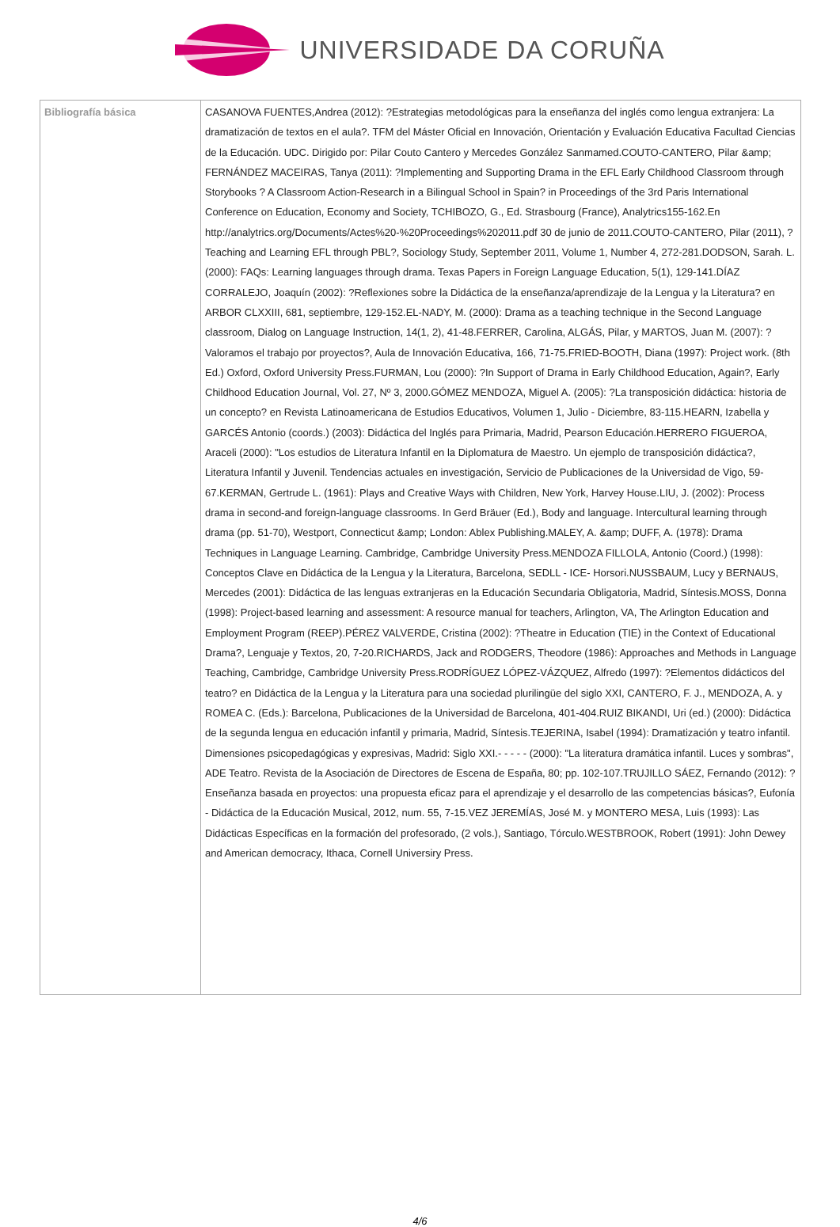UNIVERSIDADE DA CORUÑA
| Bibliografía básica | CASANOVA FUENTES,Andrea (2012): ?Estrategias metodológicas para la enseñanza del inglés como lengua extranjera: La dramatización de textos en el aula?. TFM del Máster Oficial en Innovación, Orientación y Evaluación Educativa Facultad Ciencias de la Educación. UDC. Dirigido por: Pilar Couto Cantero y Mercedes González Sanmamed.COUTO-CANTERO, Pilar &amp; FERNÁNDEZ MACEIRAS, Tanya (2011): ?Implementing and Supporting Drama in the EFL Early Childhood Classroom through Storybooks ? A Classroom Action-Research in a Bilingual School in Spain? in Proceedings of the 3rd Paris International Conference on Education, Economy and Society, TCHIBOZO, G., Ed. Strasbourg (France), Analytrics155-162.En http://analytrics.org/Documents/Actes%20-%20Proceedings%202011.pdf 30 de junio de 2011.COUTO-CANTERO, Pilar (2011), ?Teaching and Learning EFL through PBL?, Sociology Study, September 2011, Volume 1, Number 4, 272-281.DODSON, Sarah. L. (2000): FAQs: Learning languages through drama. Texas Papers in Foreign Language Education, 5(1), 129-141.DÍAZ CORRALEJO, Joaquín (2002): ?Reflexiones sobre la Didáctica de la enseñanza/aprendizaje de la Lengua y la Literatura? en ARBOR CLXXIII, 681, septiembre, 129-152.EL-NADY, M. (2000): Drama as a teaching technique in the Second Language classroom, Dialog on Language Instruction, 14(1, 2), 41-48.FERRER, Carolina, ALGÁS, Pilar, y MARTOS, Juan M. (2007): ?Valoramos el trabajo por proyectos?, Aula de Innovación Educativa, 166, 71-75.FRIED-BOOTH, Diana (1997): Project work. (8th Ed.) Oxford, Oxford University Press.FURMAN, Lou (2000): ?In Support of Drama in Early Childhood Education, Again?, Early Childhood Education Journal, Vol. 27, Nº 3, 2000.GÓMEZ MENDOZA, Miguel A. (2005): ?La transposición didáctica: historia de un concepto? en Revista Latinoamericana de Estudios Educativos, Volumen 1, Julio - Diciembre, 83-115.HEARN, Izabella y GARCÉS Antonio (coords.) (2003): Didáctica del Inglés para Primaria, Madrid, Pearson Educación.HERRERO FIGUEROA, Araceli (2000): "Los estudios de Literatura Infantil en la Diplomatura de Maestro. Un ejemplo de transposición didáctica?, Literatura Infantil y Juvenil. Tendencias actuales en investigación, Servicio de Publicaciones de la Universidad de Vigo, 59-67.KERMAN, Gertrude L. (1961): Plays and Creative Ways with Children, New York, Harvey House.LIU, J. (2002): Process drama in second-and foreign-language classrooms. In Gerd Bräuer (Ed.), Body and language. Intercultural learning through drama (pp. 51-70), Westport, Connecticut &amp; London: Ablex Publishing.MALEY, A. &amp; DUFF, A. (1978): Drama Techniques in Language Learning. Cambridge, Cambridge University Press.MENDOZA FILLOLA, Antonio (Coord.) (1998): Conceptos Clave en Didáctica de la Lengua y la Literatura, Barcelona, SEDLL - ICE- Horsori.NUSSBAUM, Lucy y BERNAUS, Mercedes (2001): Didáctica de las lenguas extranjeras en la Educación Secundaria Obligatoria, Madrid, Síntesis.MOSS, Donna (1998): Project-based learning and assessment: A resource manual for teachers, Arlington, VA, The Arlington Education and Employment Program (REEP).PÉREZ VALVERDE, Cristina (2002): ?Theatre in Education (TIE) in the Context of Educational Drama?, Lenguaje y Textos, 20, 7-20.RICHARDS, Jack and RODGERS, Theodore (1986): Approaches and Methods in Language Teaching, Cambridge, Cambridge University Press.RODRÍGUEZ LÓPEZ-VÁZQUEZ, Alfredo (1997): ?Elementos didácticos del teatro? en Didáctica de la Lengua y la Literatura para una sociedad plurilingüe del siglo XXI, CANTERO, F. J., MENDOZA, A. y ROMEA C. (Eds.): Barcelona, Publicaciones de la Universidad de Barcelona, 401-404.RUIZ BIKANDI, Uri (ed.) (2000): Didáctica de la segunda lengua en educación infantil y primaria, Madrid, Síntesis.TEJERINA, Isabel (1994): Dramatización y teatro infantil. Dimensiones psicopedagógicas y expresivas, Madrid: Siglo XXI.- - - - - (2000): "La literatura dramática infantil. Luces y sombras", ADE Teatro. Revista de la Asociación de Directores de Escena de España, 80; pp. 102-107.TRUJILLO SÁEZ, Fernando (2012): ?Enseñanza basada en proyectos: una propuesta eficaz para el aprendizaje y el desarrollo de las competencias básicas?, Eufonía - Didáctica de la Educación Musical, 2012, num. 55, 7-15.VEZ JEREMÍAS, José M. y MONTERO MESA, Luis (1993): Las Didácticas Específicas en la formación del profesorado, (2 vols.), Santiago, Tórculo.WESTBROOK, Robert (1991): John Dewey and American democracy, Ithaca, Cornell Universiry Press. |
4/6